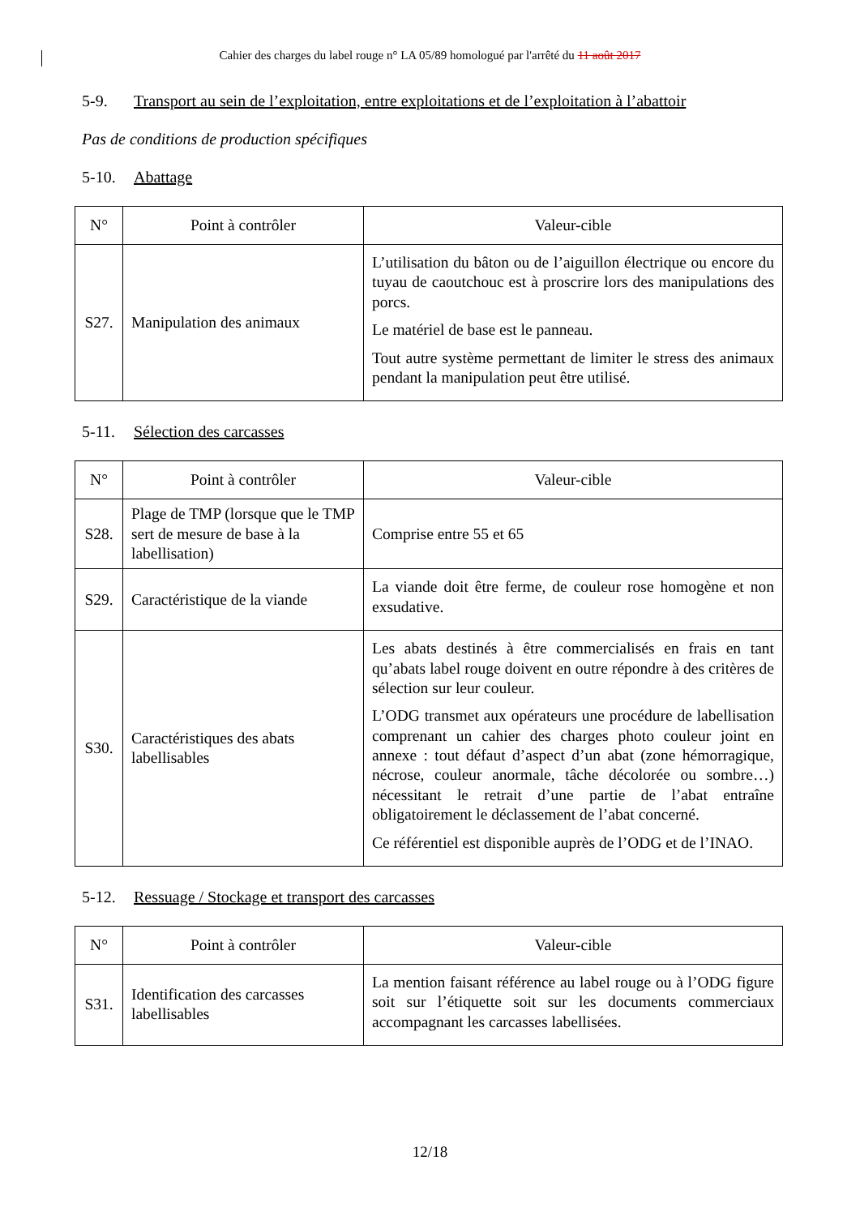Cahier des charges du label rouge n° LA 05/89 homologué par l'arrêté du 11 août 2017
5-9. Transport au sein de l’exploitation, entre exploitations et de l’exploitation à l’abattoir
Pas de conditions de production spécifiques
5-10. Abattage
| N° | Point à contrôler | Valeur-cible |
| --- | --- | --- |
| S27. | Manipulation des animaux | L’utilisation du bâton ou de l’aiguillon électrique ou encore du tuyau de caoutchouc est à proscrire lors des manipulations des porcs. Le matériel de base est le panneau. Tout autre système permettant de limiter le stress des animaux pendant la manipulation peut être utilisé. |
5-11. Sélection des carcasses
| N° | Point à contrôler | Valeur-cible |
| --- | --- | --- |
| S28. | Plage de TMP (lorsque que le TMP sert de mesure de base à la labellisation) | Comprise entre 55 et 65 |
| S29. | Caractéristique de la viande | La viande doit être ferme, de couleur rose homogène et non exsudative. |
| S30. | Caractéristiques des abats labellisables | Les abats destinés à être commercialisés en frais en tant qu’abats label rouge doivent en outre répondre à des critères de sélection sur leur couleur. L’ODG transmet aux opérateurs une procédure de labellisation comprenant un cahier des charges photo couleur joint en annexe : tout défaut d’aspect d’un abat (zone hémorragique, nécrose, couleur anormale, tâche décolorée ou sombre…) nécessitant le retrait d’une partie de l’abat entraîne obligatoirement le déclassement de l’abat concerné. Ce référentiel est disponible auprès de l’ODG et de l’INAO. |
5-12. Ressuage / Stockage et transport des carcasses
| N° | Point à contrôler | Valeur-cible |
| --- | --- | --- |
| S31. | Identification des carcasses labellisables | La mention faisant référence au label rouge ou à l’ODG figure soit sur l’étiquette soit sur les documents commerciaux accompagnant les carcasses labellisées. |
12/18